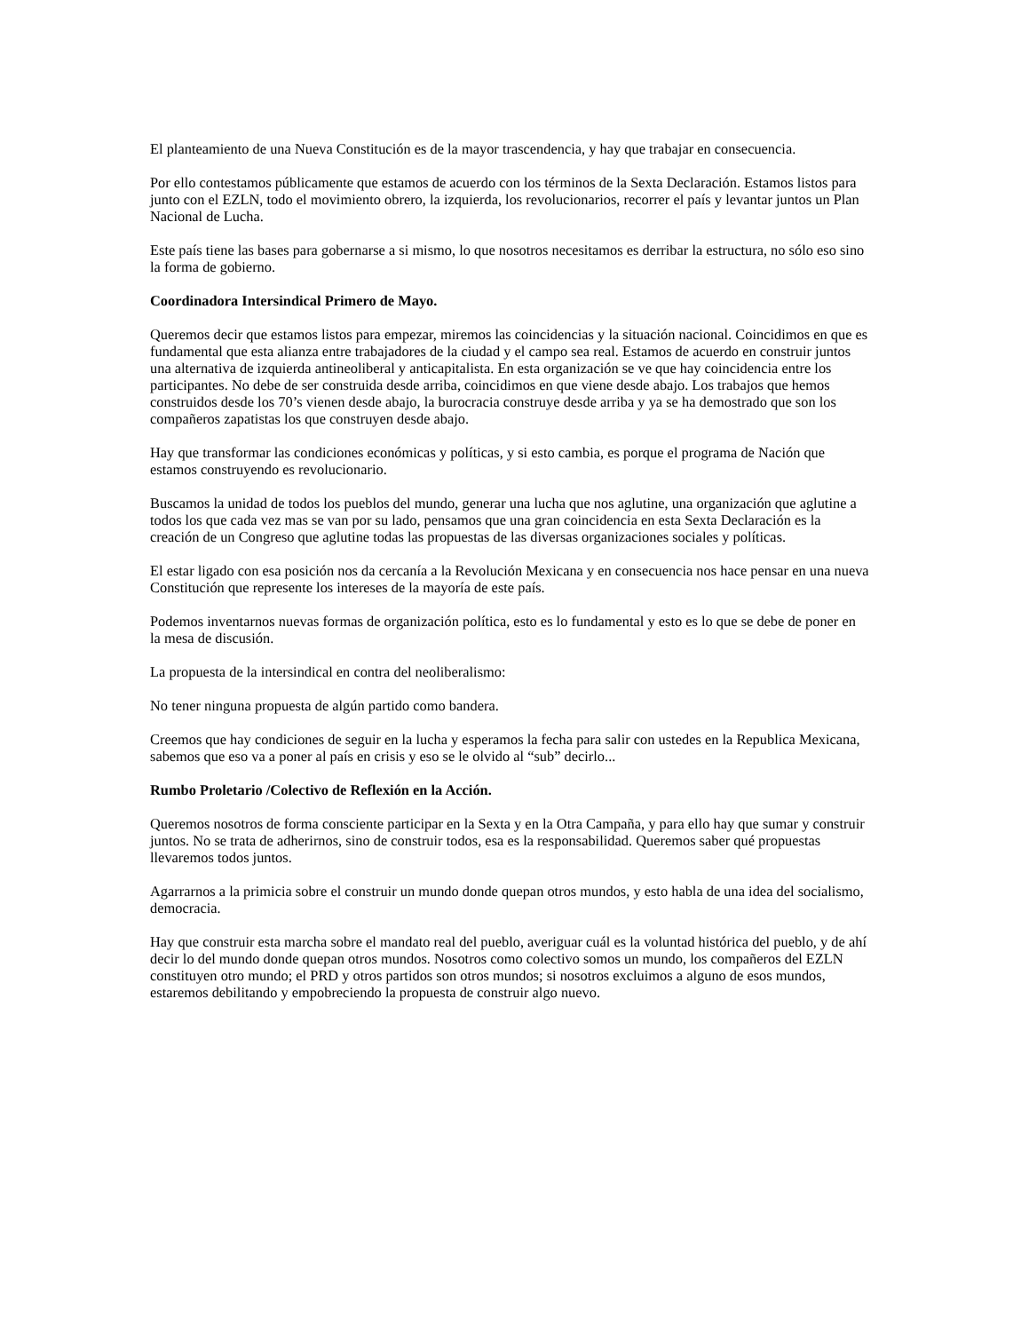El planteamiento de una Nueva Constitución es de la mayor trascendencia, y hay que trabajar en consecuencia.
Por ello contestamos públicamente que estamos de acuerdo con los términos de la Sexta Declaración. Estamos listos para junto con el EZLN, todo el movimiento obrero, la izquierda, los revolucionarios, recorrer el país y levantar juntos un Plan Nacional de Lucha.
Este país tiene las bases para gobernarse a si mismo, lo que nosotros necesitamos es derribar la estructura, no sólo eso sino la forma de gobierno.
Coordinadora Intersindical Primero de Mayo.
Queremos decir que estamos listos para empezar, miremos las coincidencias y la situación nacional. Coincidimos en que es fundamental que esta alianza entre trabajadores de la ciudad y el campo sea real. Estamos de acuerdo en construir juntos una alternativa de izquierda antineoliberal y anticapitalista. En esta organización se ve que hay coincidencia entre los participantes. No debe de ser construida desde arriba, coincidimos en que viene desde abajo. Los trabajos que hemos construidos desde los 70’s vienen desde abajo, la burocracia construye desde arriba y ya se ha demostrado que son los compañeros zapatistas los que construyen desde abajo.
Hay que transformar las condiciones económicas y políticas, y si esto cambia, es porque el programa de Nación que estamos construyendo es revolucionario.
Buscamos la unidad de todos los pueblos del mundo, generar una lucha que nos aglutine, una organización que aglutine a todos los que cada vez mas se van por su lado, pensamos que una gran coincidencia en esta Sexta Declaración es la creación de un Congreso que aglutine todas las propuestas de las diversas organizaciones sociales y políticas.
El estar ligado con esa posición nos da cercanía a la Revolución Mexicana y en consecuencia nos hace pensar en una nueva Constitución que represente los intereses de la mayoría de este país.
Podemos inventarnos nuevas formas de organización política, esto es lo fundamental y esto es lo que se debe de poner en la mesa de discusión.
La propuesta de la intersindical en contra del neoliberalismo:
No tener ninguna propuesta de algún partido como bandera.
Creemos que hay condiciones de seguir en la lucha y esperamos la fecha para salir con ustedes en la Republica Mexicana, sabemos que eso va a poner al país en crisis y eso se le olvido al “sub” decirlo...
Rumbo Proletario /Colectivo de Reflexión en la Acción.
Queremos nosotros de forma consciente participar en la Sexta y en la Otra Campaña, y para ello hay que sumar y construir juntos. No se trata de adherirnos, sino de construir todos, esa es la responsabilidad. Queremos saber qué propuestas llevaremos todos juntos.
Agarrarnos a la primicia sobre el construir un mundo donde quepan otros mundos, y esto habla de una idea del socialismo, democracia.
Hay que construir esta marcha sobre el mandato real del pueblo, averiguar cuál es la voluntad histórica del pueblo, y de ahí decir lo del mundo donde quepan otros mundos. Nosotros como colectivo somos un mundo, los compañeros del EZLN constituyen otro mundo; el PRD y otros partidos son otros mundos; si nosotros excluimos a alguno de esos mundos, estaremos debilitando y empobreciendo la propuesta de construir algo nuevo.